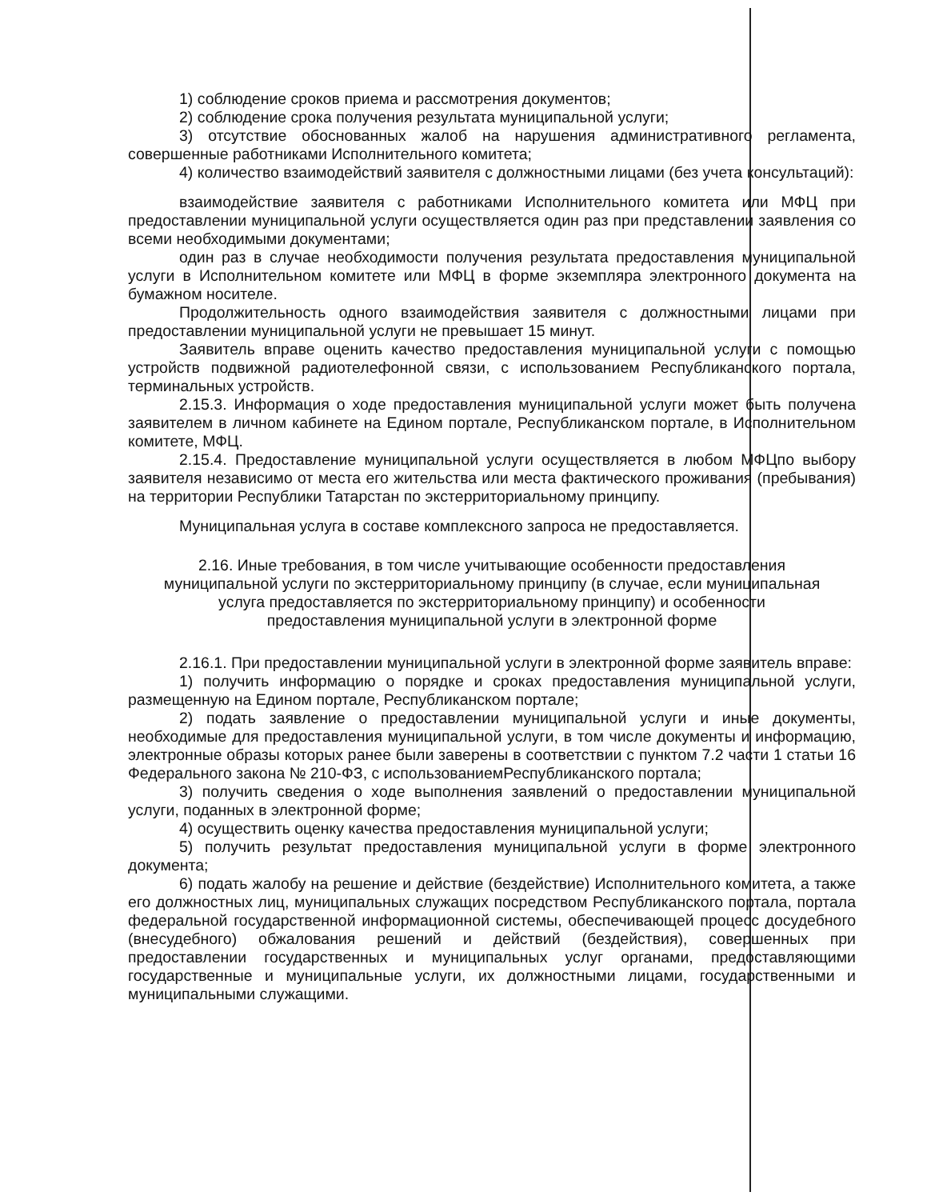1) соблюдение сроков приема и рассмотрения документов;
2) соблюдение срока получения результата муниципальной услуги;
3) отсутствие обоснованных жалоб на нарушения административного регламента, совершенные работниками Исполнительного комитета;
4) количество взаимодействий заявителя с должностными лицами (без учета консультаций):
взаимодействие заявителя с работниками Исполнительного комитета или МФЦ при предоставлении муниципальной услуги осуществляется один раз при представлении заявления со всеми необходимыми документами;
один раз в случае необходимости получения результата предоставления муниципальной услуги в Исполнительном комитете или МФЦ в форме экземпляра электронного документа на бумажном носителе.
Продолжительность одного взаимодействия заявителя с должностными лицами при предоставлении муниципальной услуги не превышает 15 минут.
Заявитель вправе оценить качество предоставления муниципальной услуги с помощью устройств подвижной радиотелефонной связи, с использованием Республиканского портала, терминальных устройств.
2.15.3. Информация о ходе предоставления муниципальной услуги может быть получена заявителем в личном кабинете на Едином портале, Республиканском портале, в Исполнительном комитете, МФЦ.
2.15.4. Предоставление муниципальной услуги осуществляется в любом МФЦпо выбору заявителя независимо от места его жительства или места фактического проживания (пребывания) на территории Республики Татарстан по экстерриториальному принципу.
Муниципальная услуга в составе комплексного запроса не предоставляется.
2.16. Иные требования, в том числе учитывающие особенности предоставления муниципальной услуги по экстерриториальному принципу (в случае, если муниципальная услуга предоставляется по экстерриториальному принципу) и особенности предоставления муниципальной услуги в электронной форме
2.16.1. При предоставлении муниципальной услуги в электронной форме заявитель вправе:
1) получить информацию о порядке и сроках предоставления муниципальной услуги, размещенную на Едином портале, Республиканском портале;
2) подать заявление о предоставлении муниципальной услуги и иные документы, необходимые для предоставления муниципальной услуги, в том числе документы и информацию, электронные образы которых ранее были заверены в соответствии с пунктом 7.2 части 1 статьи 16 Федерального закона № 210-ФЗ, с использованиемРеспубликанского портала;
3) получить сведения о ходе выполнения заявлений о предоставлении муниципальной услуги, поданных в электронной форме;
4) осуществить оценку качества предоставления муниципальной услуги;
5) получить результат предоставления муниципальной услуги в форме электронного документа;
6) подать жалобу на решение и действие (бездействие) Исполнительного комитета, а также его должностных лиц, муниципальных служащих посредством Республиканского портала, портала федеральной государственной информационной системы, обеспечивающей процесс досудебного (внесудебного) обжалования решений и действий (бездействия), совершенных при предоставлении государственных и муниципальных услуг органами, предоставляющими государственные и муниципальные услуги, их должностными лицами, государственными и муниципальными служащими.